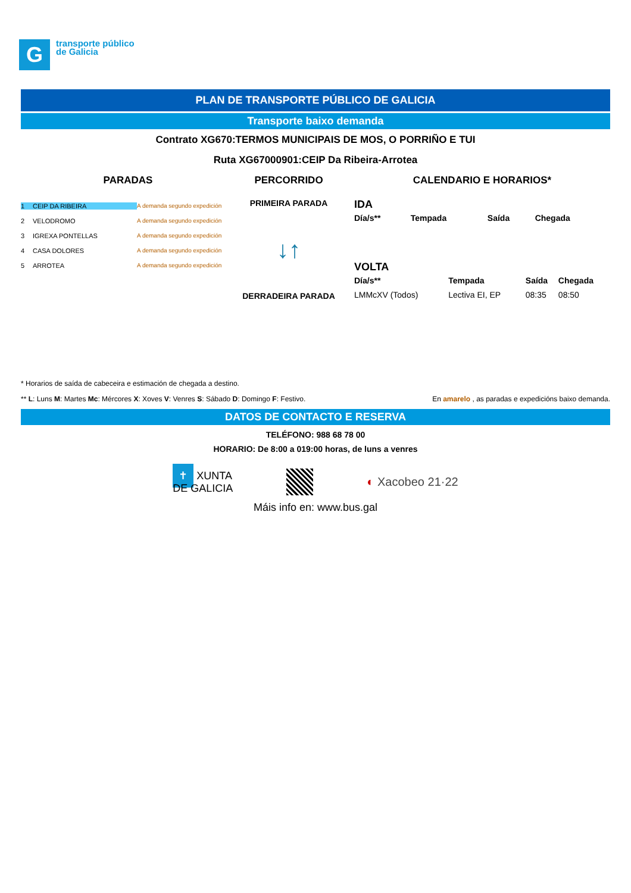G
transporte público
de Galicia
PLAN DE TRANSPORTE PÚBLICO DE GALICIA
Transporte baixo demanda
Contrato XG670:TERMOS MUNICIPAIS DE MOS, O PORRIÑO E TUI
Ruta XG67000901:CEIP Da Ribeira-Arrotea
PARADAS
1 CEIP DA RIBEIRA A demanda segundo expedición
2 VELODROMO A demanda segundo expedición
3 IGREXA PONTELLAS A demanda segundo expedición
4 CASA DOLORES A demanda segundo expedición
5 ARROTEA A demanda segundo expedición
PERCORRIDO
PRIMEIRA PARADA
↓↑
DERRADEIRA PARADA
CALENDARIO E HORARIOS*
IDA
| Día/s** | Tempada | Saída | Chegada |
| --- | --- | --- | --- |
VOLTA
| Día/s** | Tempada | Saída | Chegada |
| --- | --- | --- | --- |
| LMMcXV (Todos) | Lectiva EI, EP | 08:35 | 08:50 |
* Horarios de saída de cabeceira e estimación de chegada a destino.
** L: Luns M: Martes Mc: Mércores X: Xoves V: Venres S: Sábado D: Domingo F: Festivo. En amarelo , as paradas e expedicións baixo demanda.
DATOS DE CONTACTO E RESERVA
TELÉFONO: 988 68 78 00
HORARIO: De 8:00 a 019:00 horas, de luns a venres
✝ XUNTA
DE GALICIA
◐ Xacobeo 21·22
Máis info en: www.bus.gal